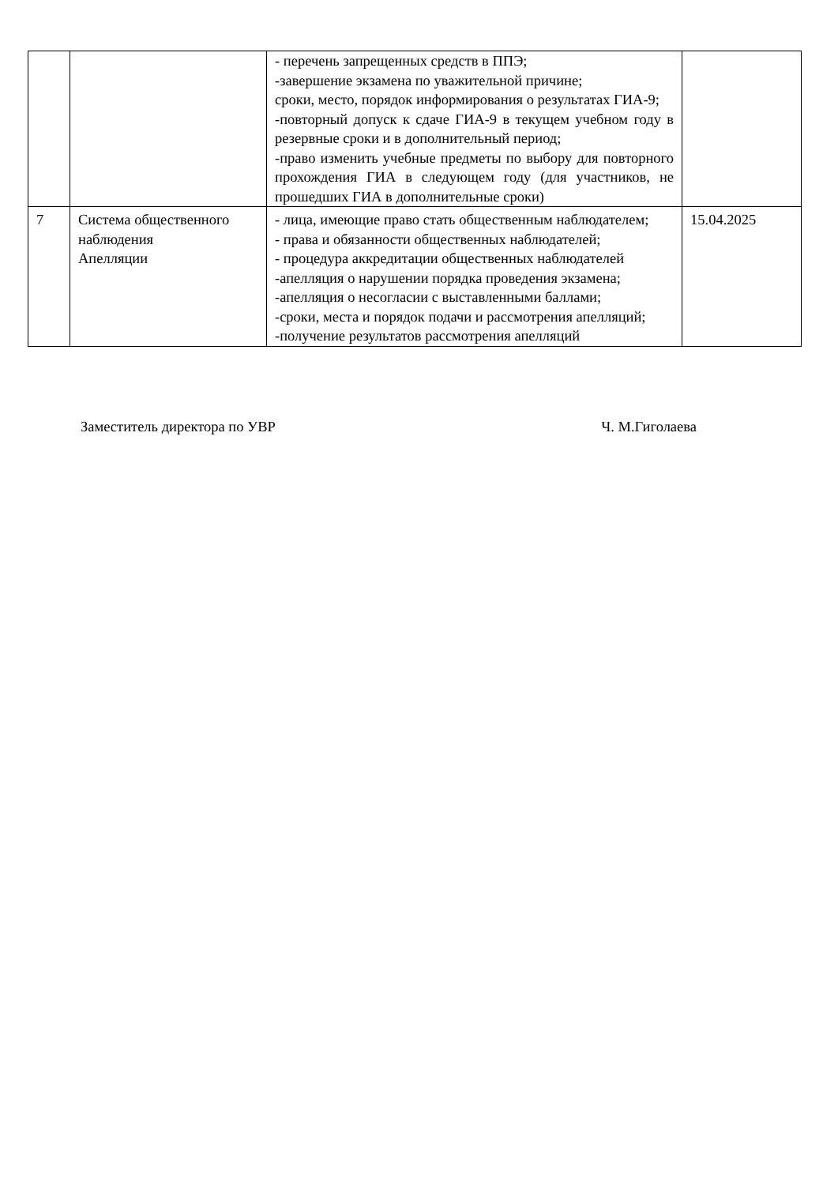| | | - перечень запрещенных средств в ППЭ; -завершение экзамена по уважительной причине; сроки, место, порядок информирования о результатах ГИА-9; -повторный допуск к сдаче ГИА-9 в текущем учебном году в резервные сроки и в дополнительный период; -право изменить учебные предметы по выбору для повторного прохождения ГИА в следующем году (для участников, не прошедших ГИА в дополнительные сроки) | |
| 7 | Система общественного наблюдения Апелляции | - лица, имеющие право стать общественным наблюдателем; - права и обязанности общественных наблюдателей; - процедура аккредитации общественных наблюдателей -апелляция о нарушении порядка проведения экзамена; -апелляция о несогласии с выставленными баллами; -сроки, места и порядок подачи и рассмотрения апелляций; -получение результатов рассмотрения апелляций | 15.04.2025 |
Заместитель директора по УВР Ч. М.Гиголаева